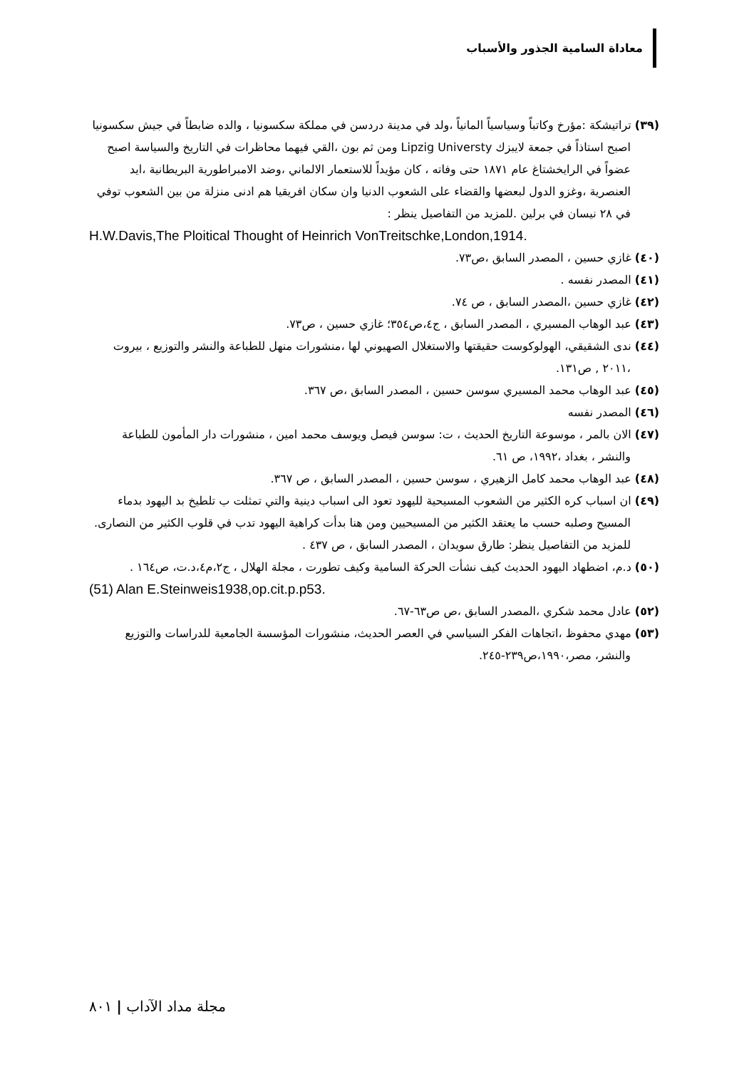معاداة السامية الجذور والأسباب
(٣٩) تراتيشكة :مؤرخ وكاتباً وسياسياً المانياً ،ولد في مدينة دردسن في مملكة سكسونيا ، والده ضابطاً في جيش سكسونيا اصبح استاذاً في جمعة لايبزك Lipzig Universty ومن ثم بون ،القي فيهما محاظرات في التاريخ والسياسة اصبح عضواً في الرايخشتاغ عام ١٨٧١ حتى وفاته ، كان مؤيداً للاستعمار الالماني ،وضد الامبراطورية البريطانية ،ايد العنصرية ،وغزو الدول لبعضها والقضاء على الشعوب الدنيا وان سكان افريقيا هم ادنى منزلة من بين الشعوب توفي في ٢٨ نيسان في برلين .للمزيد من التفاصيل ينظر :
H.W.Davis,The Ploitical Thought of Heinrich VonTreitschke,London,1914.
(٤٠) غازي حسين ، المصدر السابق ،ص٧٣.
(٤١) المصدر نفسه .
(٤٢) غازي حسين ،المصدر السابق ، ص ٧٤.
(٤٣) عبد الوهاب المسيري ، المصدر السابق ، ج٤،ص٣٥٤؛ غازي حسين ، ص٧٣.
(٤٤) ندى الشقيقي، الهولوكوست حقيقتها والاستغلال الصهيوني لها ،منشورات منهل للطباعة والنشر والتوزيع ، بيروت ،٢٠١١ , ص١٣١.
(٤٥) عبد الوهاب محمد المسيري سوسن حسين ، المصدر السابق ،ص ٣٦٧.
(٤٦) المصدر نفسه
(٤٧) الان بالمر ، موسوعة التاريخ الحديث ، ت: سوسن فيصل ويوسف محمد امين ، منشورات دار المأمون للطباعة والنشر ، بغداد ،١٩٩٢، ص ٦١.
(٤٨) عبد الوهاب محمد كامل الزهيري ، سوسن حسين ، المصدر السابق ، ص ٣٦٧.
(٤٩) ان اسباب كره الكثير من الشعوب المسيحية لليهود تعود الى اسباب دينية والتي تمثلت ب تلطيخ بد اليهود بدماء المسيح وصلبه حسب ما يعتقد الكثير من المسيحيين ومن هنا بدأت كراهية اليهود تدب في قلوب الكثير من النصارى. للمزيد من التفاصيل ينظر: طارق سويدان ، المصدر السابق ، ص ٤٣٧ .
(٥٠) د.م، اضطهاد اليهود الحديث كيف نشأت الحركة السامية وكيف تطورت ، مجلة الهلال ، ج٢،م٤،د.ت، ص١٦٤ .
(51) Alan E.Steinweis1938,op.cit.p.p53.
(٥٢) عادل محمد شكري ،المصدر السابق ،ص ص٦٣-٦٧.
(٥٣) مهدي محفوظ ،اتجاهات الفكر السياسي في العصر الحديث، منشورات المؤسسة الجامعية للدراسات والتوزيع والنشر، مصر،١٩٩٠،ص٢٣٩-٢٤٥.
مجلة مداد الآداب | ٨٠١